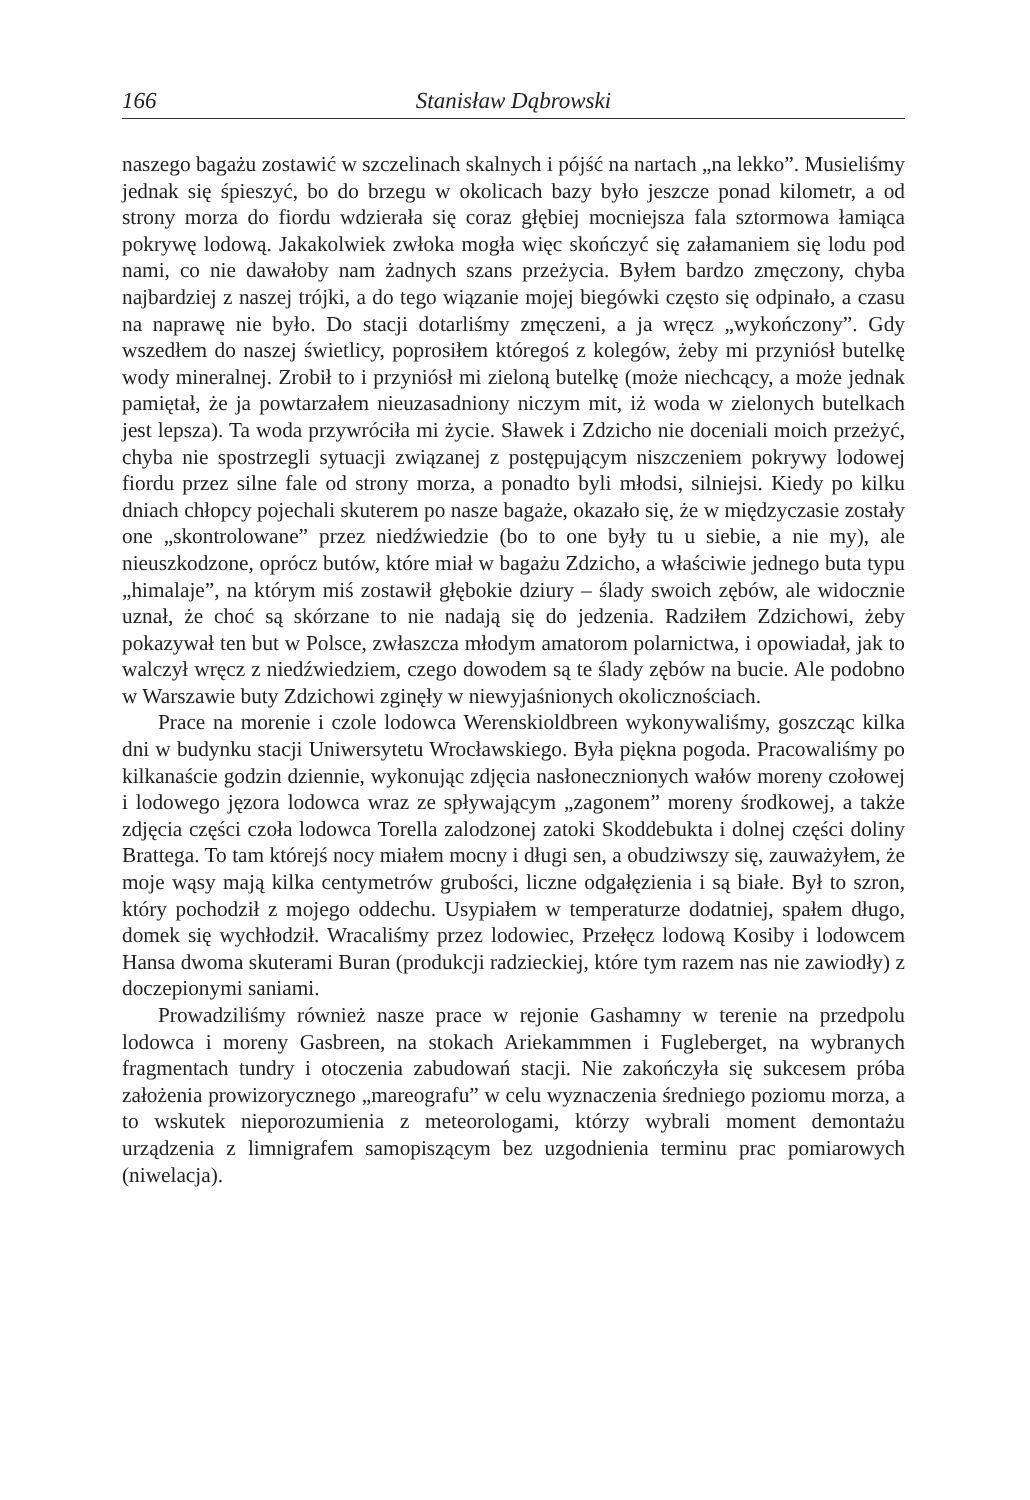166 Stanisław Dąbrowski
naszego bagażu zostawić w szczelinach skalnych i pójść na nartach „na lekko”. Musieliśmy jednak się śpieszyć, bo do brzegu w okolicach bazy było jeszcze ponad kilometr, a od strony morza do fiordu wdzierała się coraz głębiej mocniejsza fala sztormowa łamiąca pokrywę lodową. Jakakolwiek zwłoka mogła więc skończyć się załamaniem się lodu pod nami, co nie dawałoby nam żadnych szans przeżycia. Byłem bardzo zmęczony, chyba najbardziej z naszej trójki, a do tego wiązanie mojej biegówki często się odpinało, a czasu na naprawę nie było. Do stacji dotarliśmy zmęczeni, a ja wręcz „wykończony”. Gdy wszedłem do naszej świetlicy, poprosiłem któregoś z kolegów, żeby mi przyniósł butelkę wody mineralnej. Zrobił to i przyniósł mi zieloną butelkę (może niechcący, a może jednak pamiętał, że ja powtarzałem nieuzasadniony niczym mit, iż woda w zielonych butelkach jest lepsza). Ta woda przywróciła mi życie. Sławek i Zdzicho nie doceniali moich przeżyć, chyba nie spostrzegli sytuacji związanej z postępującym niszczeniem pokrywy lodowej fiordu przez silne fale od strony morza, a ponadto byli młodsi, silniejsi. Kiedy po kilku dniach chłopcy pojechali skuterem po nasze bagaże, okazało się, że w międzyczasie zostały one „skontrolowane” przez niedźwiedzie (bo to one były tu u siebie, a nie my), ale nieuszkodzone, oprócz butów, które miał w bagażu Zdzicho, a właściwie jednego buta typu „himalaje”, na którym miś zostawił głębokie dziury – ślady swoich zębów, ale widocznie uznał, że choć są skórzane to nie nadają się do jedzenia. Radziłem Zdzichowi, żeby pokazywał ten but w Polsce, zwłaszcza młodym amatorom polarnictwa, i opowiadał, jak to walczył wręcz z niedźwiedziem, czego dowodem są te ślady zębów na bucie. Ale podobno w Warszawie buty Zdzichowi zginęły w niewyjaśnionych okolicznościach.
Prace na morenie i czole lodowca Werenskioldbreen wykonywaliśmy, goszcząc kilka dni w budynku stacji Uniwersytetu Wrocławskiego. Była piękna pogoda. Pracowaliśmy po kilkanaście godzin dziennie, wykonując zdjęcia nasłonecznionych wałów moreny czołowej i lodowego jęzora lodowca wraz ze spływającym „zagonem” moreny środkowej, a także zdjęcia części czoła lodowca Torella zalodzonej zatoki Skoddebukta i dolnej części doliny Brattega. To tam którejś nocy miałem mocny i długi sen, a obudziwszy się, zauważyłem, że moje wąsy mają kilka centymetrów grubości, liczne odgałęzienia i są białe. Był to szron, który pochodził z mojego oddechu. Usypiałem w temperaturze dodatniej, spałem długo, domek się wychłodził. Wracaliśmy przez lodowiec, Przełęcz lodową Kosiby i lodowcem Hansa dwoma skuterami Buran (produkcji radzieckiej, które tym razem nas nie zawiodły) z doczepionymi saniami.
Prowadziliśmy również nasze prace w rejonie Gashamny w terenie na przedpolu lodowca i moreny Gasbreen, na stokach Ariekammmen i Fugleberget, na wybranych fragmentach tundry i otoczenia zabudowań stacji. Nie zakończyła się sukcesem próba założenia prowizorycznego „mareografu” w celu wyznaczenia średniego poziomu morza, a to wskutek nieporozumienia z meteorologami, którzy wybrali moment demontażu urządzenia z limnigrafem samopiszącym bez uzgodnienia terminu prac pomiarowych (niwelacja).